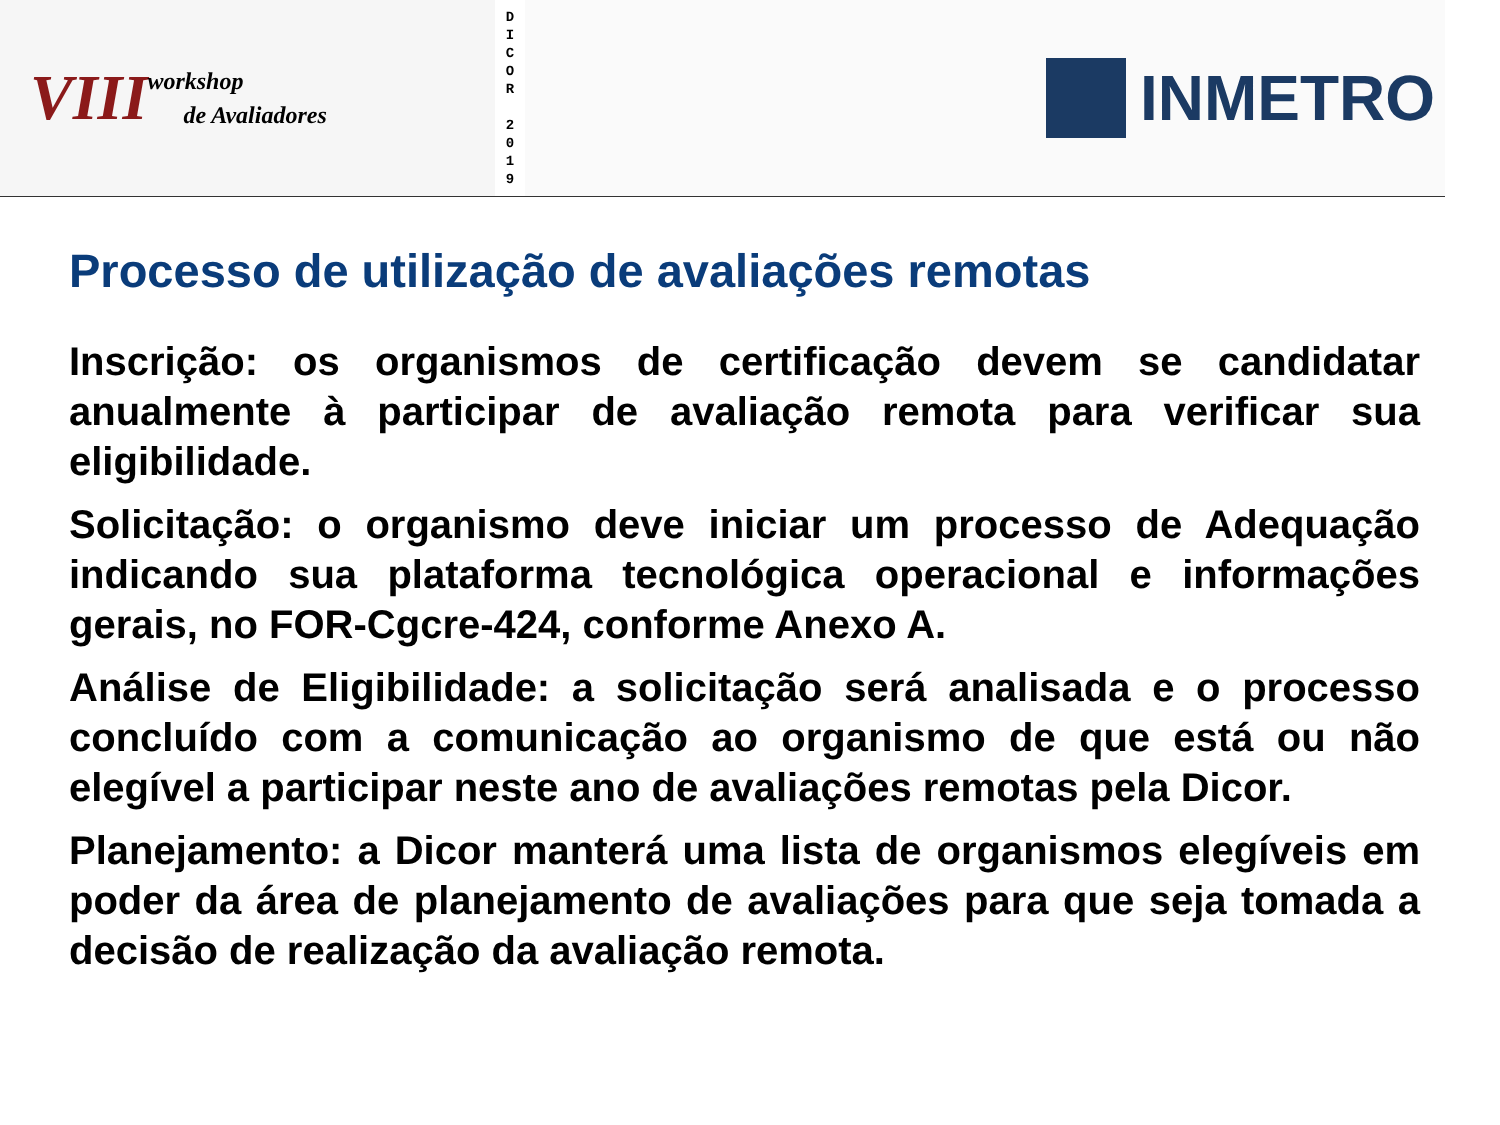VIII
workshop
de Avaliadores
D
I
C
O
R
2
0
1
9
INMETRO
Processo de utilização de avaliações remotas
Inscrição: os organismos de certificação devem se candidatar anualmente à participar de avaliação remota para verificar sua eligibilidade.
Solicitação: o organismo deve iniciar um processo de Adequação indicando sua plataforma tecnológica operacional e informações gerais, no FOR-Cgcre-424, conforme Anexo A.
Análise de Eligibilidade: a solicitação será analisada e o processo concluído com a comunicação ao organismo de que está ou não elegível a participar neste ano de avaliações remotas pela Dicor.
Planejamento: a Dicor manterá uma lista de organismos elegíveis em poder da área de planejamento de avaliações para que seja tomada a decisão de realização da avaliação remota.